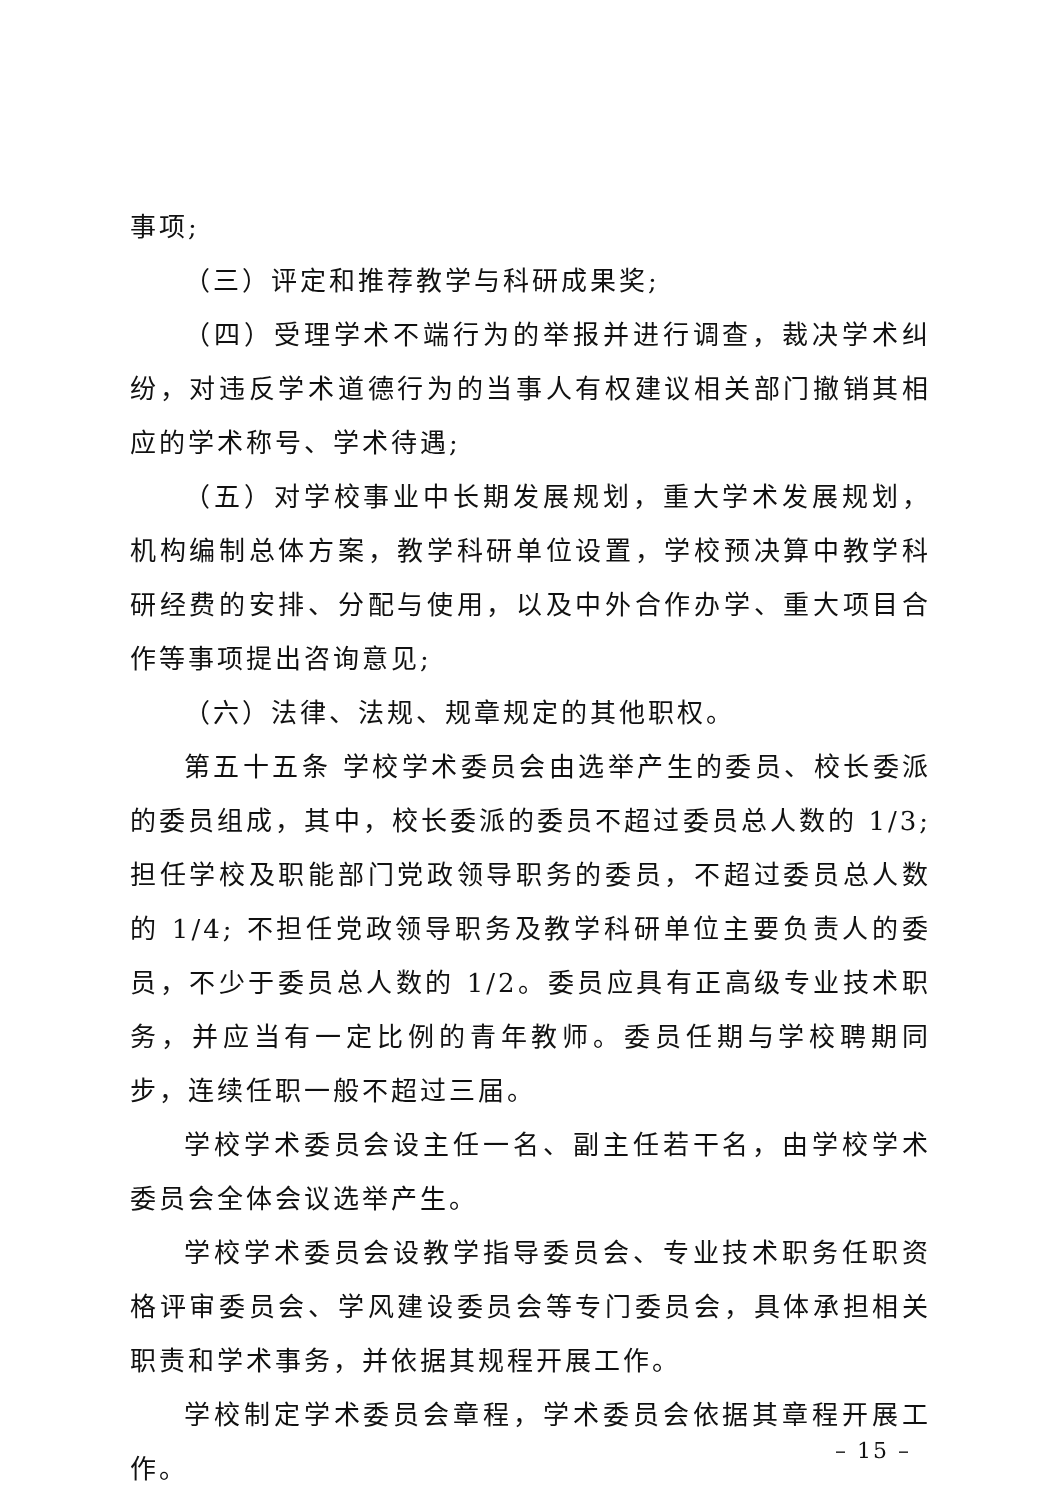事项;
（三）评定和推荐教学与科研成果奖;
（四）受理学术不端行为的举报并进行调查，裁决学术纠纷，对违反学术道德行为的当事人有权建议相关部门撤销其相应的学术称号、学术待遇;
（五）对学校事业中长期发展规划，重大学术发展规划，机构编制总体方案，教学科研单位设置，学校预决算中教学科研经费的安排、分配与使用，以及中外合作办学、重大项目合作等事项提出咨询意见;
（六）法律、法规、规章规定的其他职权。
第五十五条 学校学术委员会由选举产生的委员、校长委派的委员组成，其中，校长委派的委员不超过委员总人数的 1/3; 担任学校及职能部门党政领导职务的委员，不超过委员总人数的 1/4; 不担任党政领导职务及教学科研单位主要负责人的委员，不少于委员总人数的 1/2。委员应具有正高级专业技术职务，并应当有一定比例的青年教师。委员任期与学校聘期同步，连续任职一般不超过三届。
学校学术委员会设主任一名、副主任若干名，由学校学术委员会全体会议选举产生。
学校学术委员会设教学指导委员会、专业技术职务任职资格评审委员会、学风建设委员会等专门委员会，具体承担相关职责和学术事务，并依据其规程开展工作。
学校制定学术委员会章程，学术委员会依据其章程开展工作。
– 15 –